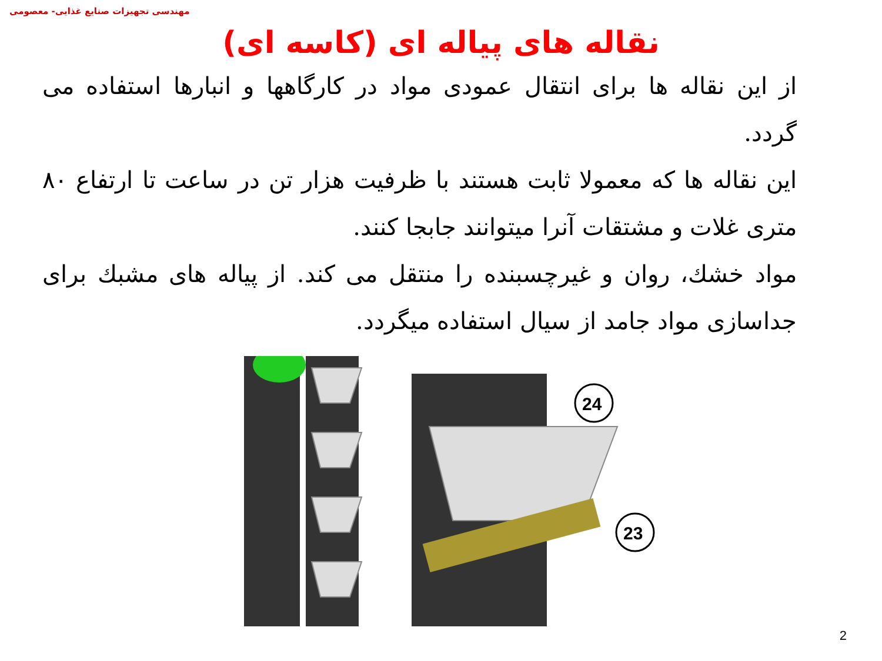مهندسی تجهیزات صنایع غذایی- معصومی
نقاله های پیاله ای (کاسه ای)
از این نقاله ها برای انتقال عمودی مواد در کارگاهها و انبارها استفاده می گردد.
این نقاله ها که معمولا ثابت هستند با ظرفیت هزار تن در ساعت تا ارتفاع ۸۰ متری غلات و مشتقات آنرا میتوانند جابجا کنند.
مواد خشك، روان و غیرچسبنده را منتقل می کند. از پیاله های مشبك برای جداسازی مواد جامد از سیال استفاده میگردد.
24
23
2